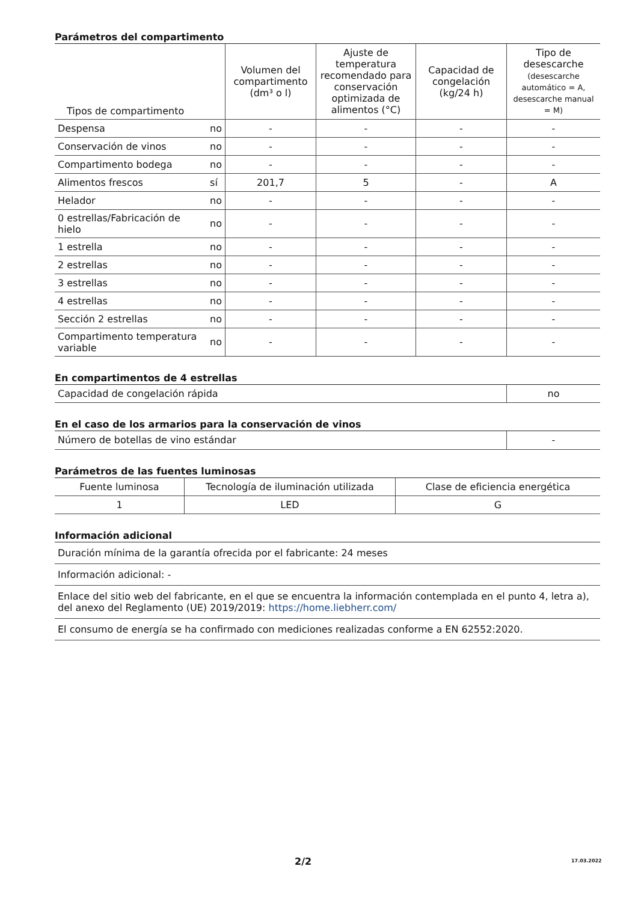Parámetros del compartimento
| Tipos de compartimento | | Volumen del compartimento (dm³ o l) | Ajuste de temperatura recomendado para conservación optimizada de alimentos (°C) | Capacidad de congelación (kg/24 h) | Tipo de desescarche (desescarche automático = A, desescarche manual = M) |
| --- | --- | --- | --- | --- | --- |
| Despensa | no | - | - | - | - |
| Conservación de vinos | no | - | - | - | - |
| Compartimento bodega | no | - | - | - | - |
| Alimentos frescos | sí | 201,7 | 5 | - | A |
| Helador | no | - | - | - | - |
| 0 estrellas/Fabricación de hielo | no | - | - | - | - |
| 1 estrella | no | - | - | - | - |
| 2 estrellas | no | - | - | - | - |
| 3 estrellas | no | - | - | - | - |
| 4 estrellas | no | - | - | - | - |
| Sección 2 estrellas | no | - | - | - | - |
| Compartimento temperatura variable | no | - | - | - | - |
En compartimentos de 4 estrellas
| Capacidad de congelación rápida | no |
En el caso de los armarios para la conservación de vinos
| Número de botellas de vino estándar | - |
Parámetros de las fuentes luminosas
| Fuente luminosa | Tecnología de iluminación utilizada | Clase de eficiencia energética |
| --- | --- | --- |
| 1 | LED | G |
Información adicional
Duración mínima de la garantía ofrecida por el fabricante: 24 meses
Información adicional: -
Enlace del sitio web del fabricante, en el que se encuentra la información contemplada en el punto 4, letra a), del anexo del Reglamento (UE) 2019/2019: https://home.liebherr.com/
El consumo de energía se ha confirmado con mediciones realizadas conforme a EN 62552:2020.
2/2 17.03.2022